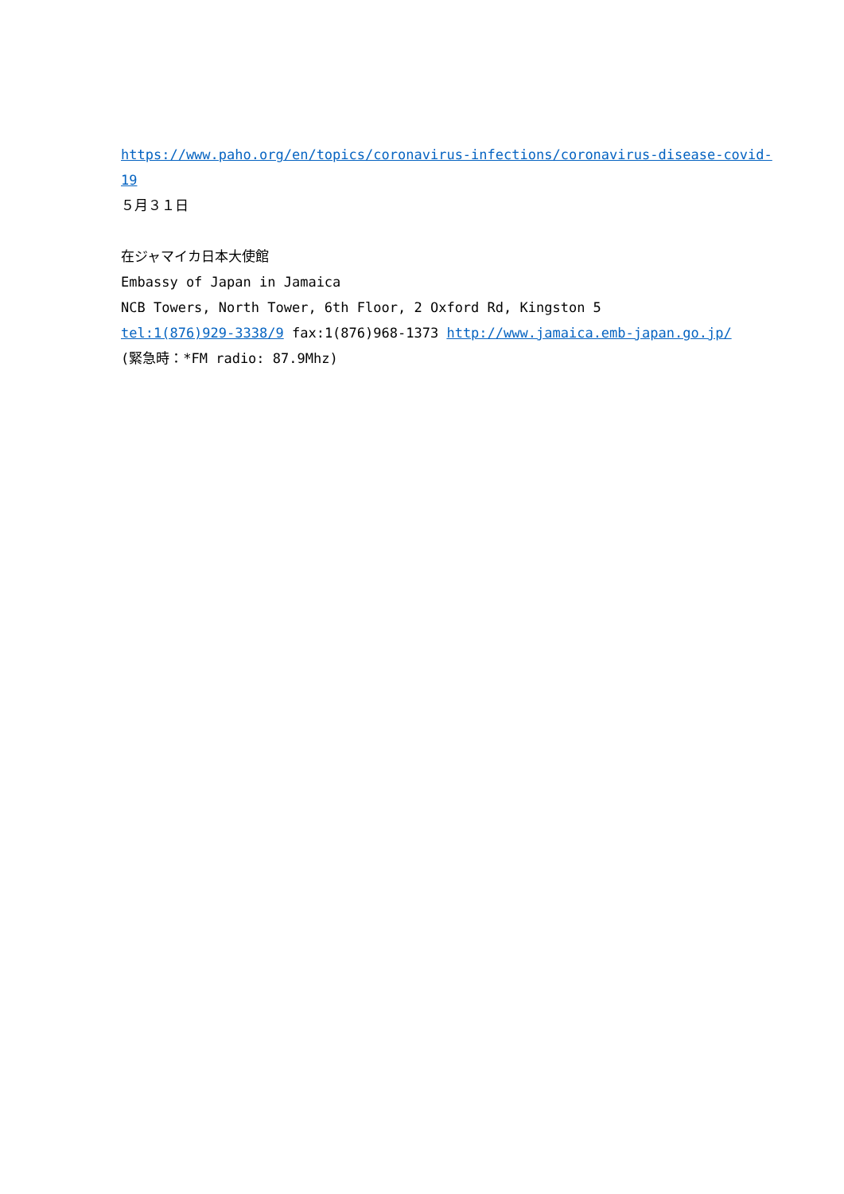https://www.paho.org/en/topics/coronavirus-infections/coronavirus-disease-covid-
19
５月３１日
在ジャマイカ日本大使館
Embassy of Japan in Jamaica
NCB Towers, North Tower, 6th Floor, 2 Oxford Rd, Kingston 5
tel:1(876)929-3338/9 fax:1(876)968-1373 http://www.jamaica.emb-japan.go.jp/
(緊急時：*FM radio: 87.9Mhz)